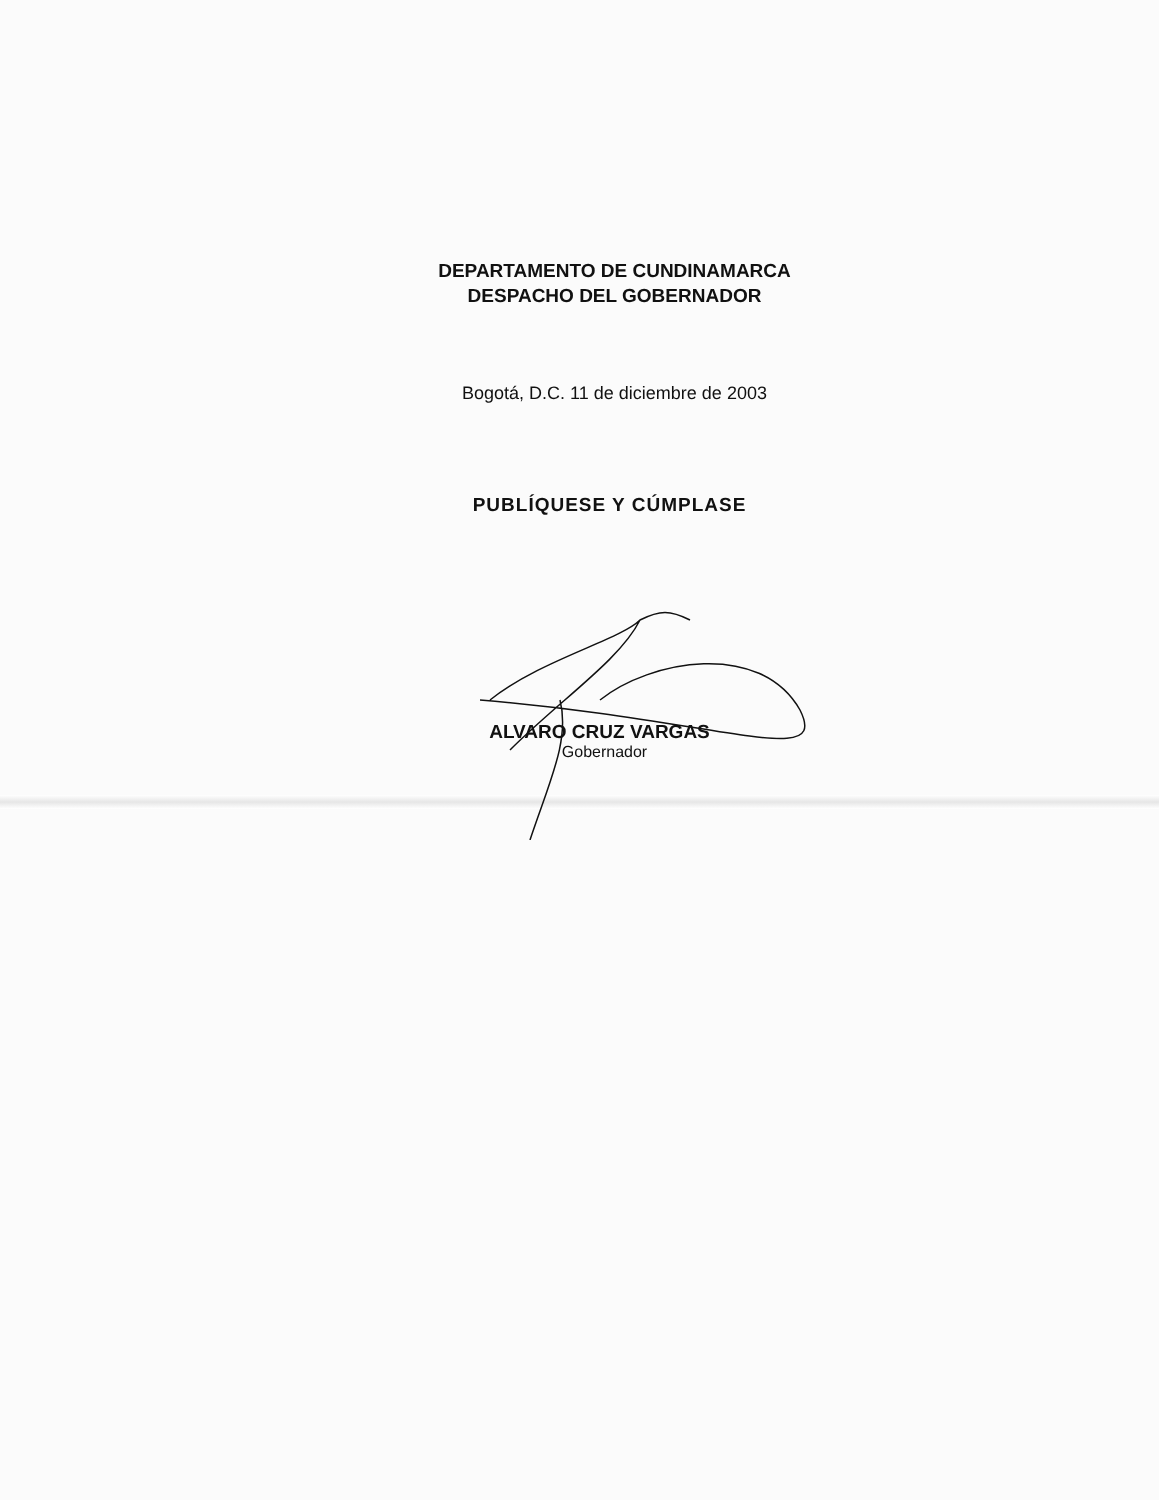DEPARTAMENTO DE CUNDINAMARCA
DESPACHO DEL GOBERNADOR
Bogotá, D.C. 11 de diciembre de 2003
PUBLÍQUESE Y CÚMPLASE
ALVARO CRUZ VARGAS
Gobernador